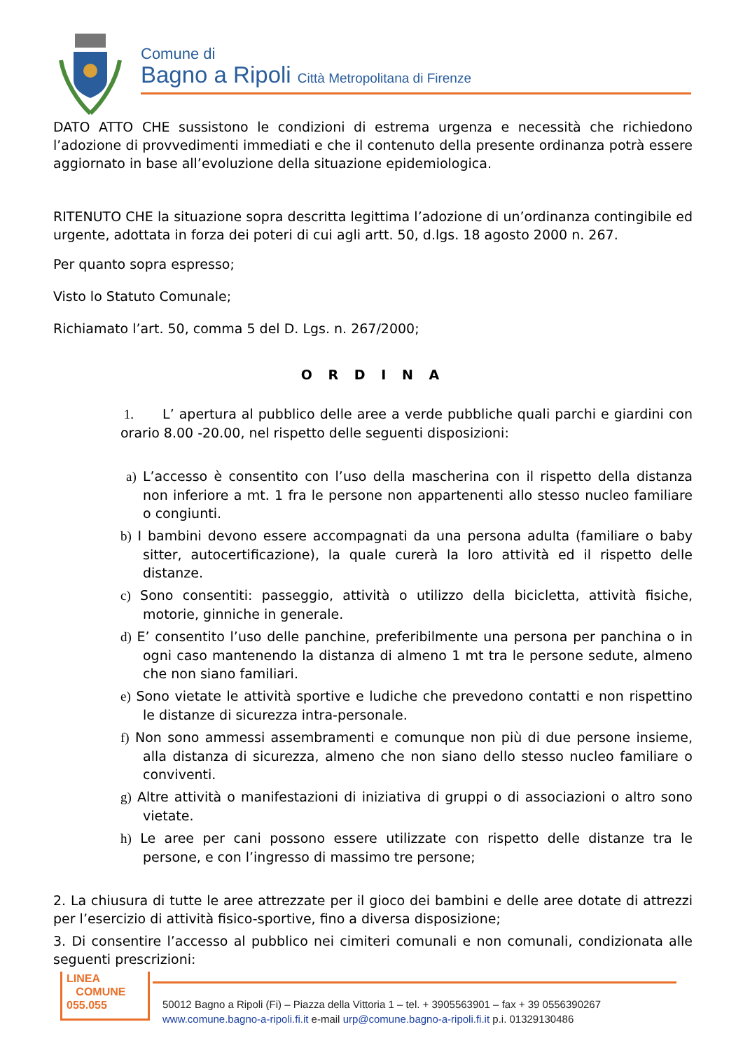Comune di
Bagno a Ripoli Città Metropolitana di Firenze
DATO ATTO CHE sussistono le condizioni di estrema urgenza e necessità che richiedono l’adozione di provvedimenti immediati e che il contenuto della presente ordinanza potrà essere aggiornato in base all’evoluzione della situazione epidemiologica.
RITENUTO CHE la situazione sopra descritta legittima l’adozione di un’ordinanza contingibile ed urgente, adottata in forza dei poteri di cui agli artt. 50, d.lgs. 18 agosto 2000 n. 267.
Per quanto sopra espresso;
Visto lo Statuto Comunale;
Richiamato l’art. 50, comma 5 del D. Lgs. n. 267/2000;
O R D I N A
1. L’ apertura al pubblico delle aree a verde pubbliche quali parchi e giardini con orario 8.00 -20.00, nel rispetto delle seguenti disposizioni:
a) L’accesso è consentito con l’uso della mascherina con il rispetto della distanza non inferiore a mt. 1 fra le persone non appartenenti allo stesso nucleo familiare o congiunti.
b) I bambini devono essere accompagnati da una persona adulta (familiare o baby sitter, autocertificazione), la quale curerà la loro attività ed il rispetto delle distanze.
c) Sono consentiti: passeggio, attività o utilizzo della bicicletta, attività fisiche, motorie, ginniche in generale.
d) E’ consentito l’uso delle panchine, preferibilmente una persona per panchina o in ogni caso mantenendo la distanza di almeno 1 mt tra le persone sedute, almeno che non siano familiari.
e) Sono vietate le attività sportive e ludiche che prevedono contatti e non rispettino le distanze di sicurezza intra-personale.
f) Non sono ammessi assembramenti e comunque non più di due persone insieme, alla distanza di sicurezza, almeno che non siano dello stesso nucleo familiare o conviventi.
g) Altre attività o manifestazioni di iniziativa di gruppi o di associazioni o altro sono vietate.
h) Le aree per cani possono essere utilizzate con rispetto delle distanze tra le persone, e con l’ingresso di massimo tre persone;
2. La chiusura di tutte le aree attrezzate per il gioco dei bambini e delle aree dotate di attrezzi per l’esercizio di attività fisico-sportive, fino a diversa disposizione;
3. Di consentire l’accesso al pubblico nei cimiteri comunali e non comunali, condizionata alle seguenti prescrizioni:
LINEA
COMUNE
055.055
50012 Bagno a Ripoli (Fi) – Piazza della Vittoria 1 – tel. + 3905563901 – fax + 39 0556390267
www.comune.bagno-a-ripoli.fi.it e-mail urp@comune.bagno-a-ripoli.fi.it p.i. 01329130486